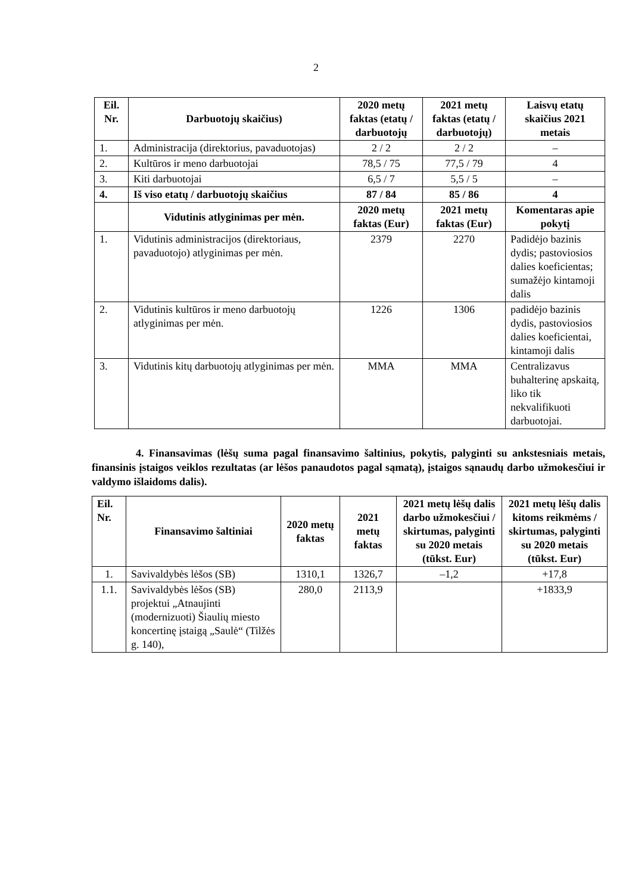2
| Eil. Nr. | Darbuotojų skaičius) | 2020 metų faktas (etatų / darbuotojų | 2021 metų faktas (etatų / darbuotojų) | Laisvų etatų skaičius 2021 metais |
| --- | --- | --- | --- | --- |
| 1. | Administracija (direktorius, pavaduotojas) | 2 / 2 | 2 / 2 | – |
| 2. | Kultūros ir meno darbuotojai | 78,5 / 75 | 77,5 / 79 | 4 |
| 3. | Kiti darbuotojai | 6,5 / 7 | 5,5 / 5 | – |
| 4. | Iš viso etatų / darbuotojų skaičius | 87 / 84 | 85 / 86 | 4 |
| | Vidutinis atlyginimas per mėn. | 2020 metų faktas (Eur) | 2021 metų faktas (Eur) | Komentaras apie pokytį |
| 1. | Vidutinis administracijos (direktoriaus, pavaduotojo) atlyginimas per mėn. | 2379 | 2270 | Padidėjo bazinis dydis; pastoviosios dalies koeficientas; sumažėjo kintamoji dalis |
| 2. | Vidutinis kultūros ir meno darbuotojų atlyginimas per mėn. | 1226 | 1306 | padidėjo bazinis dydis, pastoviosios dalies koeficientai, kintamoji dalis |
| 3. | Vidutinis kitų darbuotojų atlyginimas per mėn. | MMA | MMA | Centralizavus buhalterinę apskaitą, liko tik nekvalifikuoti darbuotojai. |
4. Finansavimas (lėšų suma pagal finansavimo šaltinius, pokytis, palyginti su ankstesniais metais, finansinis įstaigos veiklos rezultatas (ar lėšos panaudotos pagal sąmatą), įstaigos sąnaudų darbo užmokesčiui ir valdymo išlaidoms dalis).
| Eil. Nr. | Finansavimo šaltiniai | 2020 metų faktas | 2021 metų faktas | 2021 metų lėšų dalis darbo užmokesčiui / skirtumas, palyginti su 2020 metais (tūkst. Eur) | 2021 metų lėšų dalis kitoms reikmėms / skirtumas, palyginti su 2020 metais (tūkst. Eur) |
| --- | --- | --- | --- | --- | --- |
| 1. | Savivaldybės lėšos (SB) | 1310,1 | 1326,7 | –1,2 | +17,8 |
| 1.1. | Savivaldybės lėšos (SB) projektui „Atnaujinti (modernizuoti) Šiaulių miesto koncertinę įstaigą „Saulė“ (Tilžės g. 140), | 280,0 | 2113,9 | | +1833,9 |